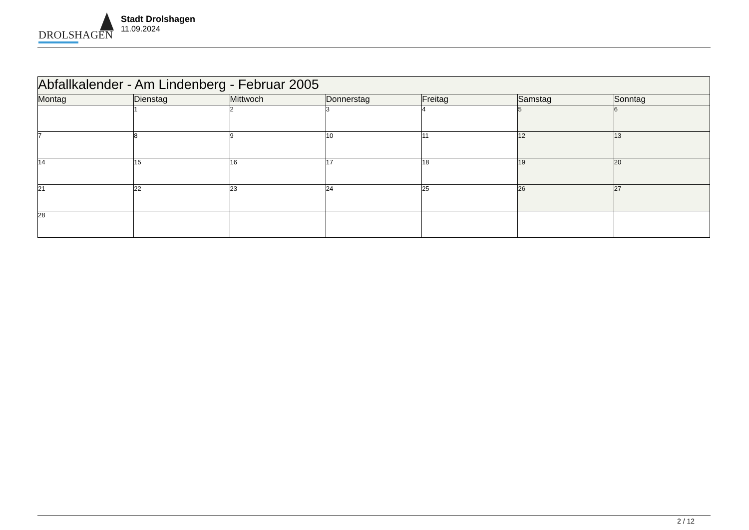DROLSHAGEN
Stadt Drolshagen
11.09.2024
| Abfallkalender - Am Lindenberg - Februar 2005 | | | | | | |
| Montag | Dienstag | Mittwoch | Donnerstag | Freitag | Samstag | Sonntag |
| | 1 | 2 | 3 | 4 | 5 | 6 |
| 7 | 8 | 9 | 10 | 11 | 12 | 13 |
| 14 | 15 | 16 | 17 | 18 | 19 | 20 |
| 21 | 22 | 23 | 24 | 25 | 26 | 27 |
| 28 | | | | | | |
2 / 12